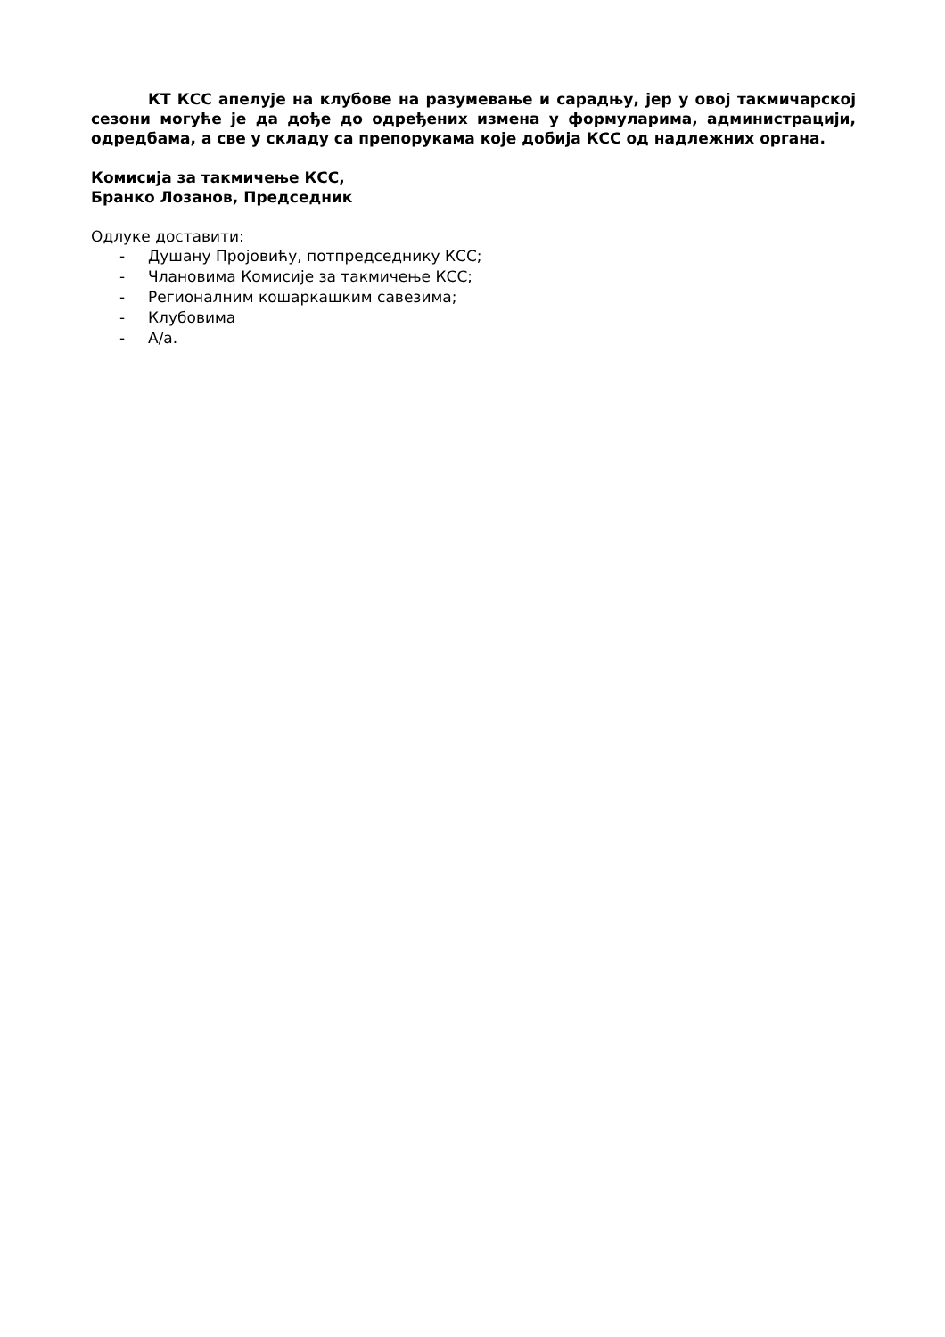КТ КСС апелује на клубове на разумевање и сарадњу, јер у овој такмичарској сезони могуће је да дође до одређених измена у формуларима, администрацији, одредбама, а све у складу са препорукама које добија КСС од надлежних органа.
Комисија за такмичење КСС,
Бранко Лозанов, Председник
Одлуке доставити:
- Душану Пројовићу, потпредседнику КСС;
- Члановима Комисије за такмичење КСС;
- Регионалним кошаркашким савезима;
- Клубовима
- А/а.